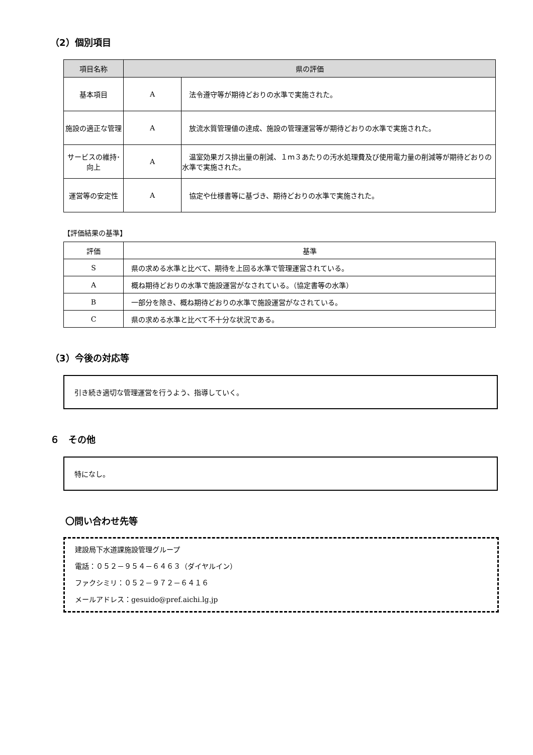（2）個別項目
| 項目名称 | 県の評価 | |
| --- | --- | --- |
| 基本項目 | A | 法令遵守等が期待どおりの水準で実施された。 |
| 施設の適正な管理 | A | 放流水質管理値の達成、施設の管理運営等が期待どおりの水準で実施された。 |
| サービスの維持･向上 | A | 温室効果ガス排出量の削減、１ｍ３あたりの汚水処理費及び使用電力量の削減等が期待どおりの水準で実施された。 |
| 運営等の安定性 | A | 協定や仕様書等に基づき、期待どおりの水準で実施された。 |
【評価結果の基準】
| 評価 | 基準 |
| --- | --- |
| S | 県の求める水準と比べて、期待を上回る水準で管理運営されている。 |
| A | 概ね期待どおりの水準で施設運営がなされている。（協定書等の水準） |
| B | 一部分を除き、概ね期待どおりの水準で施設運営がなされている。 |
| C | 県の求める水準と比べて不十分な状況である。 |
（3）今後の対応等
引き続き適切な管理運営を行うよう、指導していく。
６　その他
特になし。
〇問い合わせ先等
建設局下水道課施設管理グループ
電話：０５２－９５４－６４６３（ダイヤルイン）
ファクシミリ：０５２－９７２－６４１６
メールアドレス：gesuido@pref.aichi.lg.jp